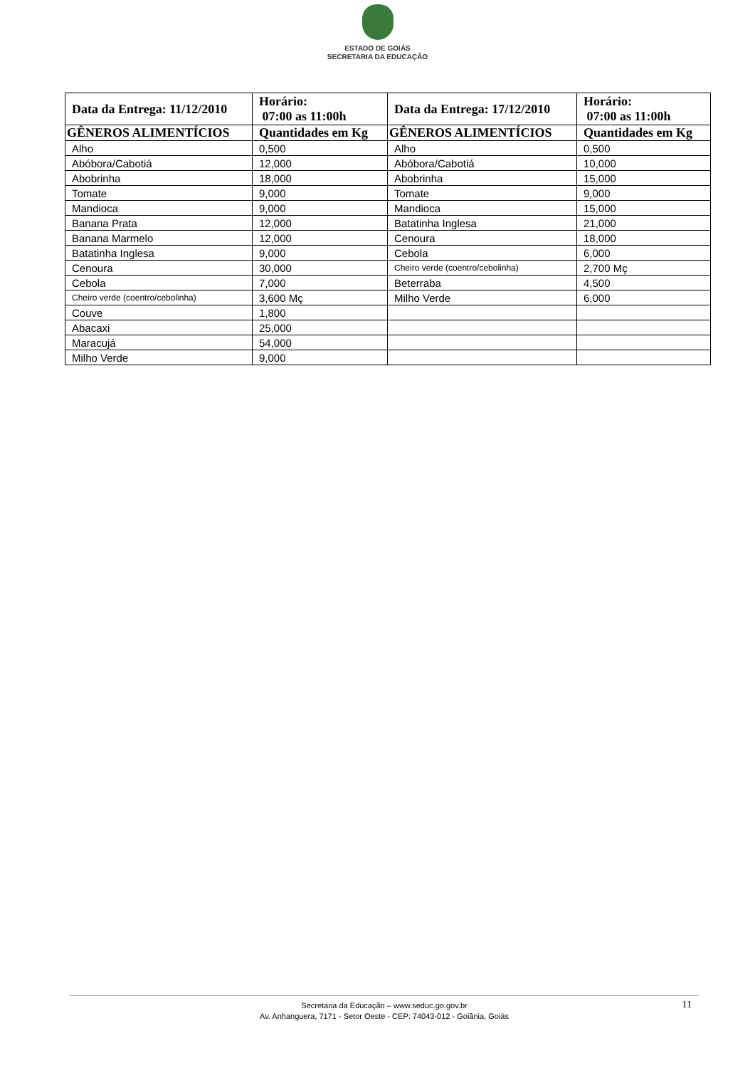ESTADO DE GOIÁS
SECRETARIA DA EDUCAÇÃO
| Data da Entrega: 11/12/2010 | Horário: 07:00 as 11:00h | Data da Entrega: 17/12/2010 | Horário: 07:00 as 11:00h |
| --- | --- | --- | --- |
| GÊNEROS ALIMENTÍCIOS | Quantidades em Kg | GÊNEROS ALIMENTÍCIOS | Quantidades em Kg |
| Alho | 0,500 | Alho | 0,500 |
| Abóbora/Cabotiá | 12,000 | Abóbora/Cabotiá | 10,000 |
| Abobrinha | 18,000 | Abobrinha | 15,000 |
| Tomate | 9,000 | Tomate | 9,000 |
| Mandioca | 9,000 | Mandioca | 15,000 |
| Banana Prata | 12,000 | Batatinha Inglesa | 21,000 |
| Banana Marmelo | 12,000 | Cenoura | 18,000 |
| Batatinha Inglesa | 9,000 | Cebola | 6,000 |
| Cenoura | 30,000 | Cheiro verde (coentro/cebolinha) | 2,700 Mç |
| Cebola | 7,000 | Beterraba | 4,500 |
| Cheiro verde (coentro/cebolinha) | 3,600 Mç | Milho Verde | 6,000 |
| Couve | 1,800 | | |
| Abacaxi | 25,000 | | |
| Maracujá | 54,000 | | |
| Milho Verde | 9,000 | | |
Secretaria da Educação – www.seduc.go.gov.br
Av. Anhanguera, 7171 - Setor Oeste - CEP: 74043-012 - Goiânia, Goiás
11